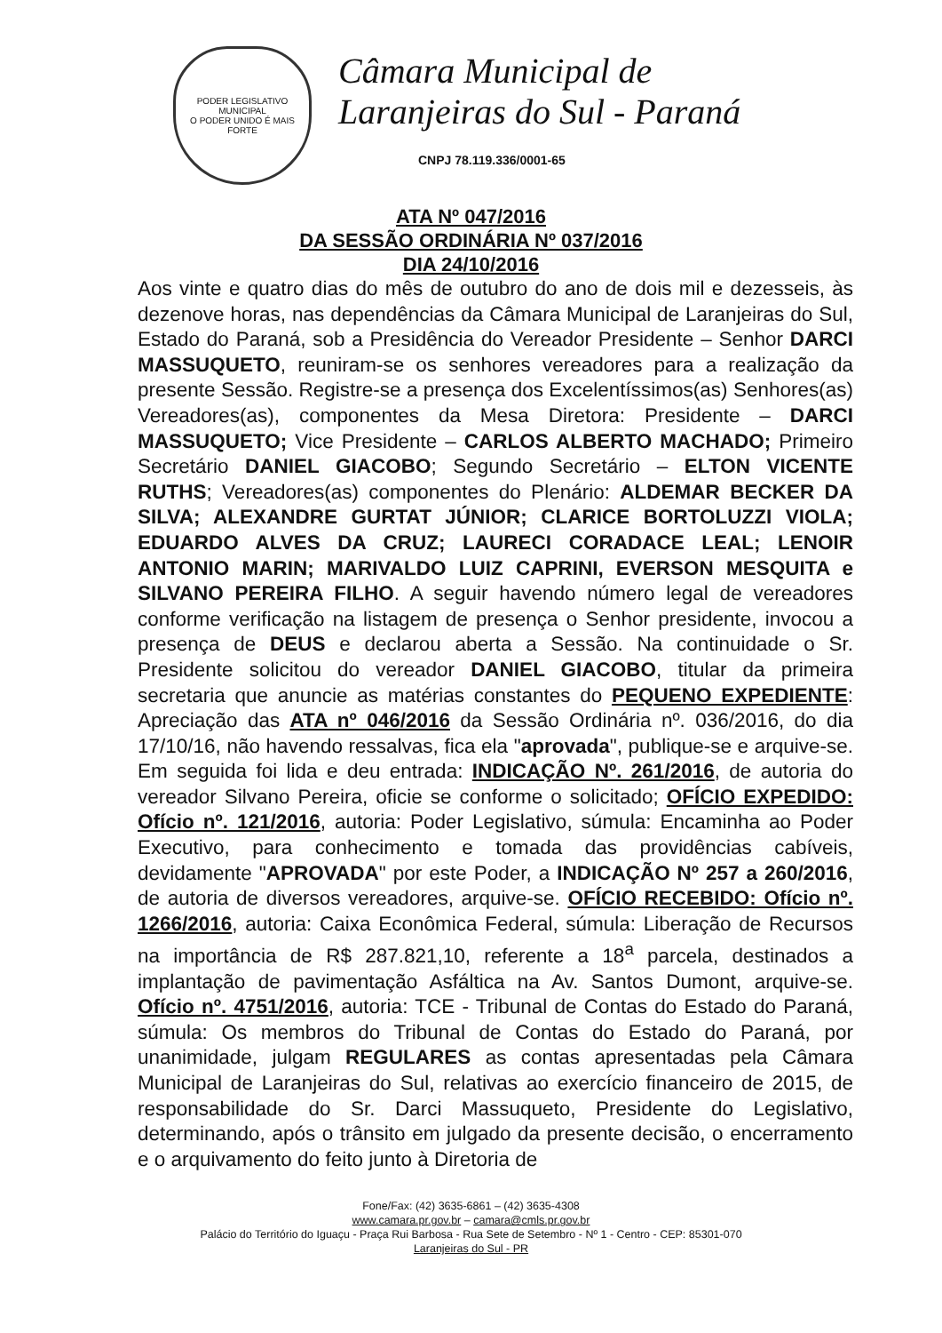PODER LEGISLATIVO MUNICIPAL
O PODER UNIDO É MAIS FORTE
Câmara Municipal de
Laranjeiras do Sul - Paraná
CNPJ 78.119.336/0001-65
ATA Nº 047/2016
DA SESSÃO ORDINÁRIA Nº 037/2016
DIA 24/10/2016
Aos vinte e quatro dias do mês de outubro do ano de dois mil e dezesseis, às dezenove horas, nas dependências da Câmara Municipal de Laranjeiras do Sul, Estado do Paraná, sob a Presidência do Vereador Presidente – Senhor DARCI MASSUQUETO, reuniram-se os senhores vereadores para a realização da presente Sessão. Registre-se a presença dos Excelentíssimos(as) Senhores(as) Vereadores(as), componentes da Mesa Diretora: Presidente – DARCI MASSUQUETO; Vice Presidente – CARLOS ALBERTO MACHADO; Primeiro Secretário DANIEL GIACOBO; Segundo Secretário – ELTON VICENTE RUTHS; Vereadores(as) componentes do Plenário: ALDEMAR BECKER DA SILVA; ALEXANDRE GURTAT JÚNIOR; CLARICE BORTOLUZZI VIOLA; EDUARDO ALVES DA CRUZ; LAURECI CORADACE LEAL; LENOIR ANTONIO MARIN; MARIVALDO LUIZ CAPRINI, EVERSON MESQUITA e SILVANO PEREIRA FILHO. A seguir havendo número legal de vereadores conforme verificação na listagem de presença o Senhor presidente, invocou a presença de DEUS e declarou aberta a Sessão. Na continuidade o Sr. Presidente solicitou do vereador DANIEL GIACOBO, titular da primeira secretaria que anuncie as matérias constantes do PEQUENO EXPEDIENTE: Apreciação das ATA nº 046/2016 da Sessão Ordinária nº. 036/2016, do dia 17/10/16, não havendo ressalvas, fica ela "aprovada", publique-se e arquive-se. Em seguida foi lida e deu entrada: INDICAÇÃO Nº. 261/2016, de autoria do vereador Silvano Pereira, oficie se conforme o solicitado; OFÍCIO EXPEDIDO: Ofício nº. 121/2016, autoria: Poder Legislativo, súmula: Encaminha ao Poder Executivo, para conhecimento e tomada das providências cabíveis, devidamente "APROVADA" por este Poder, a INDICAÇÃO Nº 257 a 260/2016, de autoria de diversos vereadores, arquive-se. OFÍCIO RECEBIDO: Ofício nº. 1266/2016, autoria: Caixa Econômica Federal, súmula: Liberação de Recursos na importância de R$ 287.821,10, referente a 18<sup>a</sup> parcela, destinados a implantação de pavimentação Asfáltica na Av. Santos Dumont, arquive-se. Ofício nº. 4751/2016, autoria: TCE - Tribunal de Contas do Estado do Paraná, súmula: Os membros do Tribunal de Contas do Estado do Paraná, por unanimidade, julgam REGULARES as contas apresentadas pela Câmara Municipal de Laranjeiras do Sul, relativas ao exercício financeiro de 2015, de responsabilidade do Sr. Darci Massuqueto, Presidente do Legislativo, determinando, após o trânsito em julgado da presente decisão, o encerramento e o arquivamento do feito junto à Diretoria de
Fone/Fax: (42) 3635-6861 – (42) 3635-4308
www.camara.pr.gov.br – camara@cmls.pr.gov.br
Palácio do Território do Iguaçu - Praça Rui Barbosa - Rua Sete de Setembro - Nº 1 - Centro - CEP: 85301-070
Laranjeiras do Sul - PR